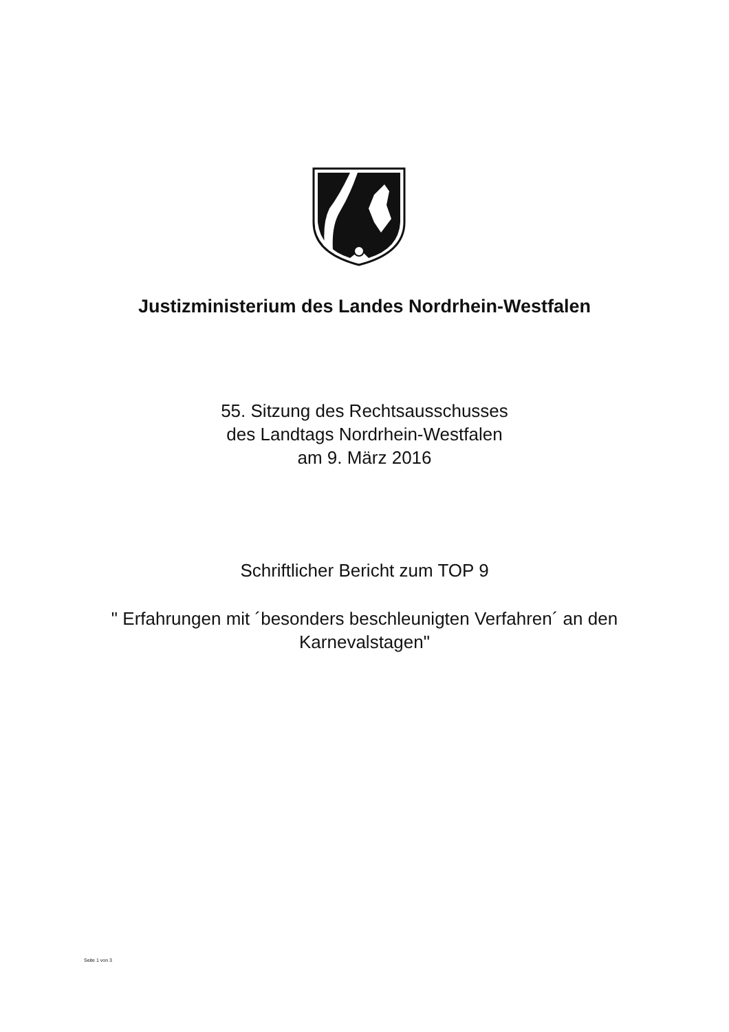Justizministerium des Landes Nordrhein-Westfalen
55. Sitzung des Rechtsausschusses
des Landtags Nordrhein-Westfalen
am 9. März 2016
Schriftlicher Bericht zum TOP 9
" Erfahrungen mit ´besonders beschleunigten Verfahren´ an den
Karnevalstagen"
Seite 1 von 3